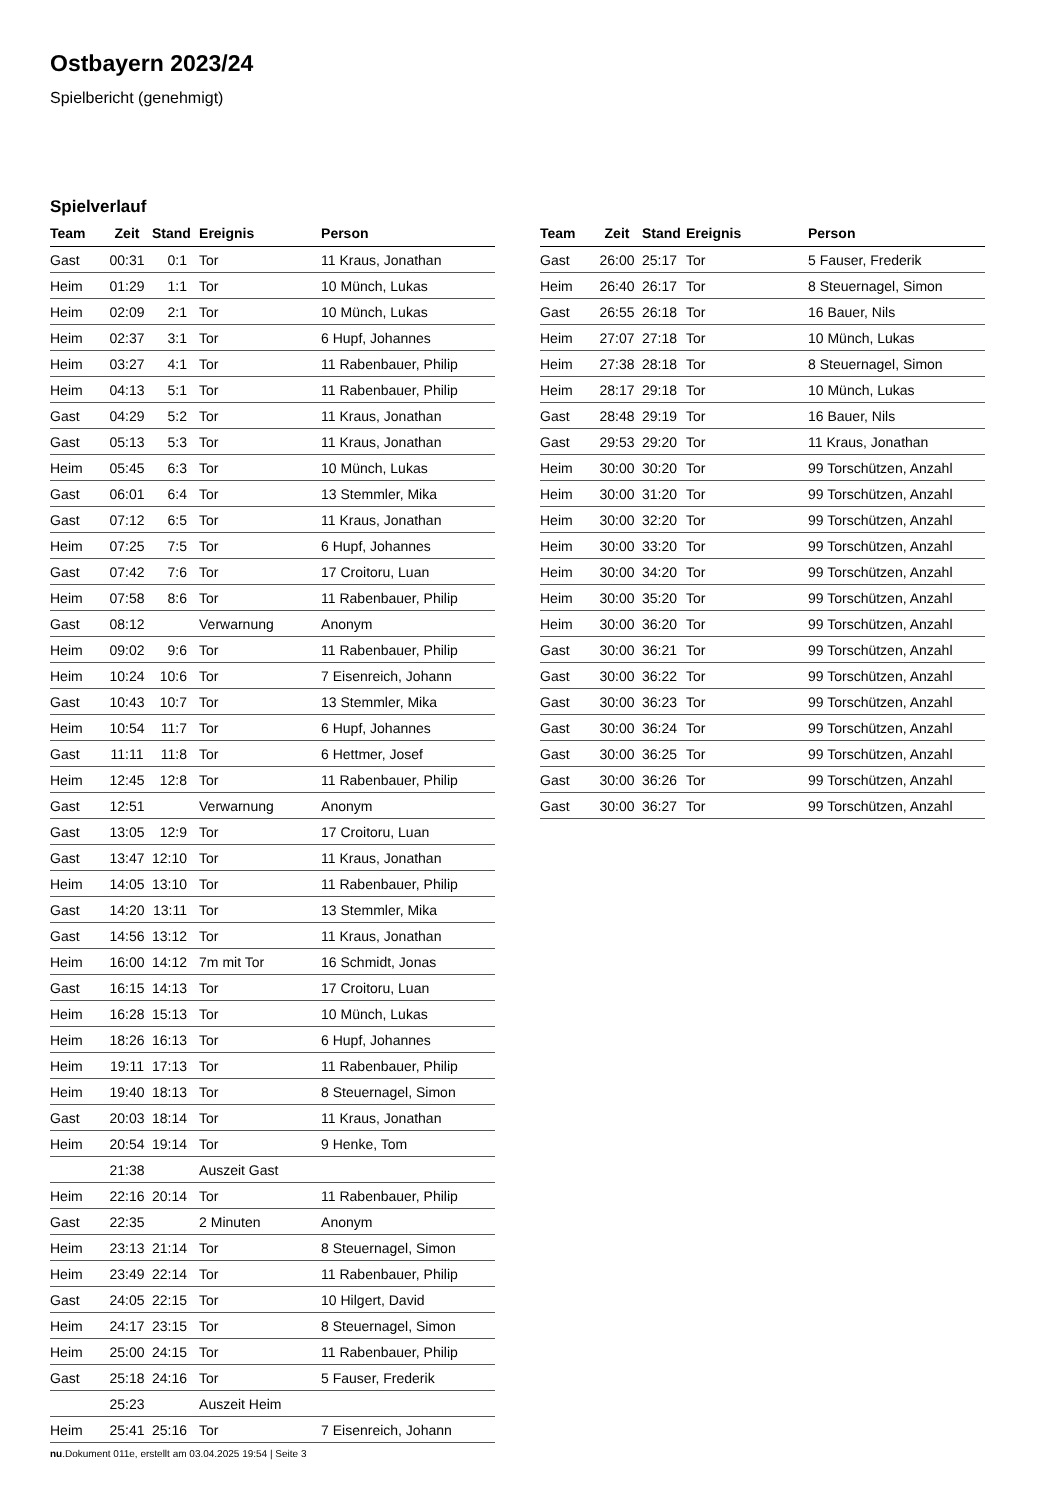Ostbayern 2023/24
Spielbericht (genehmigt)
Spielverlauf
| Team | Zeit | Stand | Ereignis | Person |
| --- | --- | --- | --- | --- |
| Gast | 00:31 | 0:1 | Tor | 11 Kraus, Jonathan |
| Heim | 01:29 | 1:1 | Tor | 10 Münch, Lukas |
| Heim | 02:09 | 2:1 | Tor | 10 Münch, Lukas |
| Heim | 02:37 | 3:1 | Tor | 6 Hupf, Johannes |
| Heim | 03:27 | 4:1 | Tor | 11 Rabenbauer, Philip |
| Heim | 04:13 | 5:1 | Tor | 11 Rabenbauer, Philip |
| Gast | 04:29 | 5:2 | Tor | 11 Kraus, Jonathan |
| Gast | 05:13 | 5:3 | Tor | 11 Kraus, Jonathan |
| Heim | 05:45 | 6:3 | Tor | 10 Münch, Lukas |
| Gast | 06:01 | 6:4 | Tor | 13 Stemmler, Mika |
| Gast | 07:12 | 6:5 | Tor | 11 Kraus, Jonathan |
| Heim | 07:25 | 7:5 | Tor | 6 Hupf, Johannes |
| Gast | 07:42 | 7:6 | Tor | 17 Croitoru, Luan |
| Heim | 07:58 | 8:6 | Tor | 11 Rabenbauer, Philip |
| Gast | 08:12 | | Verwarnung | Anonym |
| Heim | 09:02 | 9:6 | Tor | 11 Rabenbauer, Philip |
| Heim | 10:24 | 10:6 | Tor | 7 Eisenreich, Johann |
| Gast | 10:43 | 10:7 | Tor | 13 Stemmler, Mika |
| Heim | 10:54 | 11:7 | Tor | 6 Hupf, Johannes |
| Gast | 11:11 | 11:8 | Tor | 6 Hettmer, Josef |
| Heim | 12:45 | 12:8 | Tor | 11 Rabenbauer, Philip |
| Gast | 12:51 | | Verwarnung | Anonym |
| Gast | 13:05 | 12:9 | Tor | 17 Croitoru, Luan |
| Gast | 13:47 | 12:10 | Tor | 11 Kraus, Jonathan |
| Heim | 14:05 | 13:10 | Tor | 11 Rabenbauer, Philip |
| Gast | 14:20 | 13:11 | Tor | 13 Stemmler, Mika |
| Gast | 14:56 | 13:12 | Tor | 11 Kraus, Jonathan |
| Heim | 16:00 | 14:12 | 7m mit Tor | 16 Schmidt, Jonas |
| Gast | 16:15 | 14:13 | Tor | 17 Croitoru, Luan |
| Heim | 16:28 | 15:13 | Tor | 10 Münch, Lukas |
| Heim | 18:26 | 16:13 | Tor | 6 Hupf, Johannes |
| Heim | 19:11 | 17:13 | Tor | 11 Rabenbauer, Philip |
| Heim | 19:40 | 18:13 | Tor | 8 Steuernagel, Simon |
| Gast | 20:03 | 18:14 | Tor | 11 Kraus, Jonathan |
| Heim | 20:54 | 19:14 | Tor | 9 Henke, Tom |
| | 21:38 | | Auszeit Gast | |
| Heim | 22:16 | 20:14 | Tor | 11 Rabenbauer, Philip |
| Gast | 22:35 | | 2 Minuten | Anonym |
| Heim | 23:13 | 21:14 | Tor | 8 Steuernagel, Simon |
| Heim | 23:49 | 22:14 | Tor | 11 Rabenbauer, Philip |
| Gast | 24:05 | 22:15 | Tor | 10 Hilgert, David |
| Heim | 24:17 | 23:15 | Tor | 8 Steuernagel, Simon |
| Heim | 25:00 | 24:15 | Tor | 11 Rabenbauer, Philip |
| Gast | 25:18 | 24:16 | Tor | 5 Fauser, Frederik |
| | 25:23 | | Auszeit Heim | |
| Heim | 25:41 | 25:16 | Tor | 7 Eisenreich, Johann |
| Team | Zeit | Stand | Ereignis | Person |
| --- | --- | --- | --- | --- |
| Gast | 26:00 | 25:17 | Tor | 5 Fauser, Frederik |
| Heim | 26:40 | 26:17 | Tor | 8 Steuernagel, Simon |
| Gast | 26:55 | 26:18 | Tor | 16 Bauer, Nils |
| Heim | 27:07 | 27:18 | Tor | 10 Münch, Lukas |
| Heim | 27:38 | 28:18 | Tor | 8 Steuernagel, Simon |
| Heim | 28:17 | 29:18 | Tor | 10 Münch, Lukas |
| Gast | 28:48 | 29:19 | Tor | 16 Bauer, Nils |
| Gast | 29:53 | 29:20 | Tor | 11 Kraus, Jonathan |
| Heim | 30:00 | 30:20 | Tor | 99 Torschützen, Anzahl |
| Heim | 30:00 | 31:20 | Tor | 99 Torschützen, Anzahl |
| Heim | 30:00 | 32:20 | Tor | 99 Torschützen, Anzahl |
| Heim | 30:00 | 33:20 | Tor | 99 Torschützen, Anzahl |
| Heim | 30:00 | 34:20 | Tor | 99 Torschützen, Anzahl |
| Heim | 30:00 | 35:20 | Tor | 99 Torschützen, Anzahl |
| Heim | 30:00 | 36:20 | Tor | 99 Torschützen, Anzahl |
| Gast | 30:00 | 36:21 | Tor | 99 Torschützen, Anzahl |
| Gast | 30:00 | 36:22 | Tor | 99 Torschützen, Anzahl |
| Gast | 30:00 | 36:23 | Tor | 99 Torschützen, Anzahl |
| Gast | 30:00 | 36:24 | Tor | 99 Torschützen, Anzahl |
| Gast | 30:00 | 36:25 | Tor | 99 Torschützen, Anzahl |
| Gast | 30:00 | 36:26 | Tor | 99 Torschützen, Anzahl |
| Gast | 30:00 | 36:27 | Tor | 99 Torschützen, Anzahl |
nu.Dokument 011e, erstellt am 03.04.2025 19:54 | Seite 3